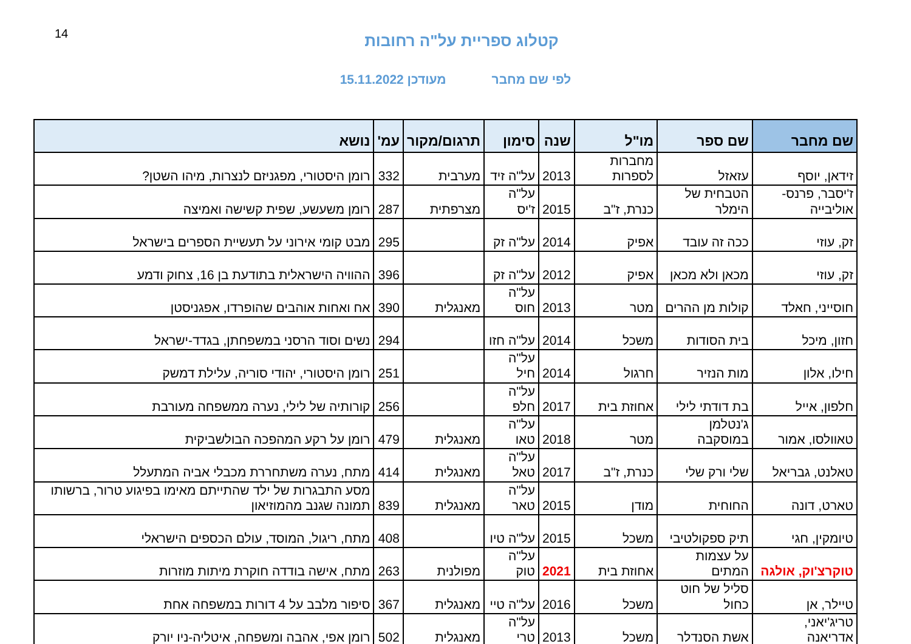14
קטלוג ספריית על"ה רחובות
לפי שם מחבר מעודכן 15.11.2022
| שם מחבר | שם ספר | מו"ל | שנה | סימון | תרגום/מקור | עמ' | נושא |
| --- | --- | --- | --- | --- | --- | --- | --- |
| זידאן, יוסף | עזאזל | מחברות לספרות | 2013 | על"ה זיד | מערבית | 332 | רומן היסטורי, מפגניזם לנצרות, מיהו השטן? |
| ז'יסבר, פרנס-אוליבייה | הטבחית של הימלר | כנרת, ז"ב | 2015 | על"ה ז'יס | מצרפתית | 287 | רומן משעשע, שפית קשישה ואמיצה |
| זק, עוזי | ככה זה עובד | אפיק | 2014 | על"ה זק | | 295 | מבט קומי אירוני על תעשיית הספרים בישראל |
| זק, עוזי | מכאן ולא מכאן | אפיק | 2012 | על"ה זק | | 396 | ההוויה הישראלית בתודעת בן 16, צחוק ודמע |
| חוסייני, חאלד | קולות מן ההרים | מטר | 2013 | על"ה חוס | מאנגלית | 390 | אח ואחות אוהבים שהופרדו, אפגניסטן |
| חזון, מיכל | בית הסודות | משכל | 2014 | על"ה חזו | | 294 | נשים וסוד הרסני במשפחתן, בגדד-ישראל |
| חילו, אלון | מות הנזיר | חרגול | 2014 | על"ה חיל | | 251 | רומן היסטורי, יהודי סוריה, עלילת דמשק |
| חלפון, אייל | בת דודתי לילי | אחוזת בית | 2017 | על"ה חלפ | | 256 | קורותיה של לילי, נערה ממשפחה מעורבת |
| טאוולסו, אמור | ג'נטלמן במוסקבה | מטר | 2018 | על"ה טאו | מאנגלית | 479 | רומן על רקע המהפכה הבולשביקית |
| טאלנט, גבריאל | שלי ורק שלי | כנרת, ז"ב | 2017 | על"ה טאל | מאנגלית | 414 | מתח, נערה משתחררת מכבלי אביה המתעלל |
| טארט, דונה | החוחית | מודן | 2015 | על"ה טאר | מאנגלית | 839 | מסע התבגרות של ילד שהתייתם מאימו בפיגוע טרור, ברשותו תמונה שגנב מהמוזיאון |
| טיומקין, חגי | תיק ספקולטיבי | משכל | 2015 | על"ה טיו | | 408 | מתח, ריגול, המוסד, עולם הכספים הישראלי |
| טוקרצ'וק, אולגה | על עצמות המתים | אחוזת בית | 2021 | על"ה טוק | מפולנית | 263 | מתח, אישה בודדה חוקרת מיתות מוזרות |
| טיילר, אן | סליל של חוט כחול | משכל | 2016 | על"ה טיי | מאנגלית | 367 | סיפור מלבב על 4 דורות במשפחה אחת |
| טריג'יאני, אדריאנה | אשת הסנדלר | משכל | 2013 | על"ה טרי | מאנגלית | 502 | רומן אפי, אהבה ומשפחה, איטליה-ניו יורק |